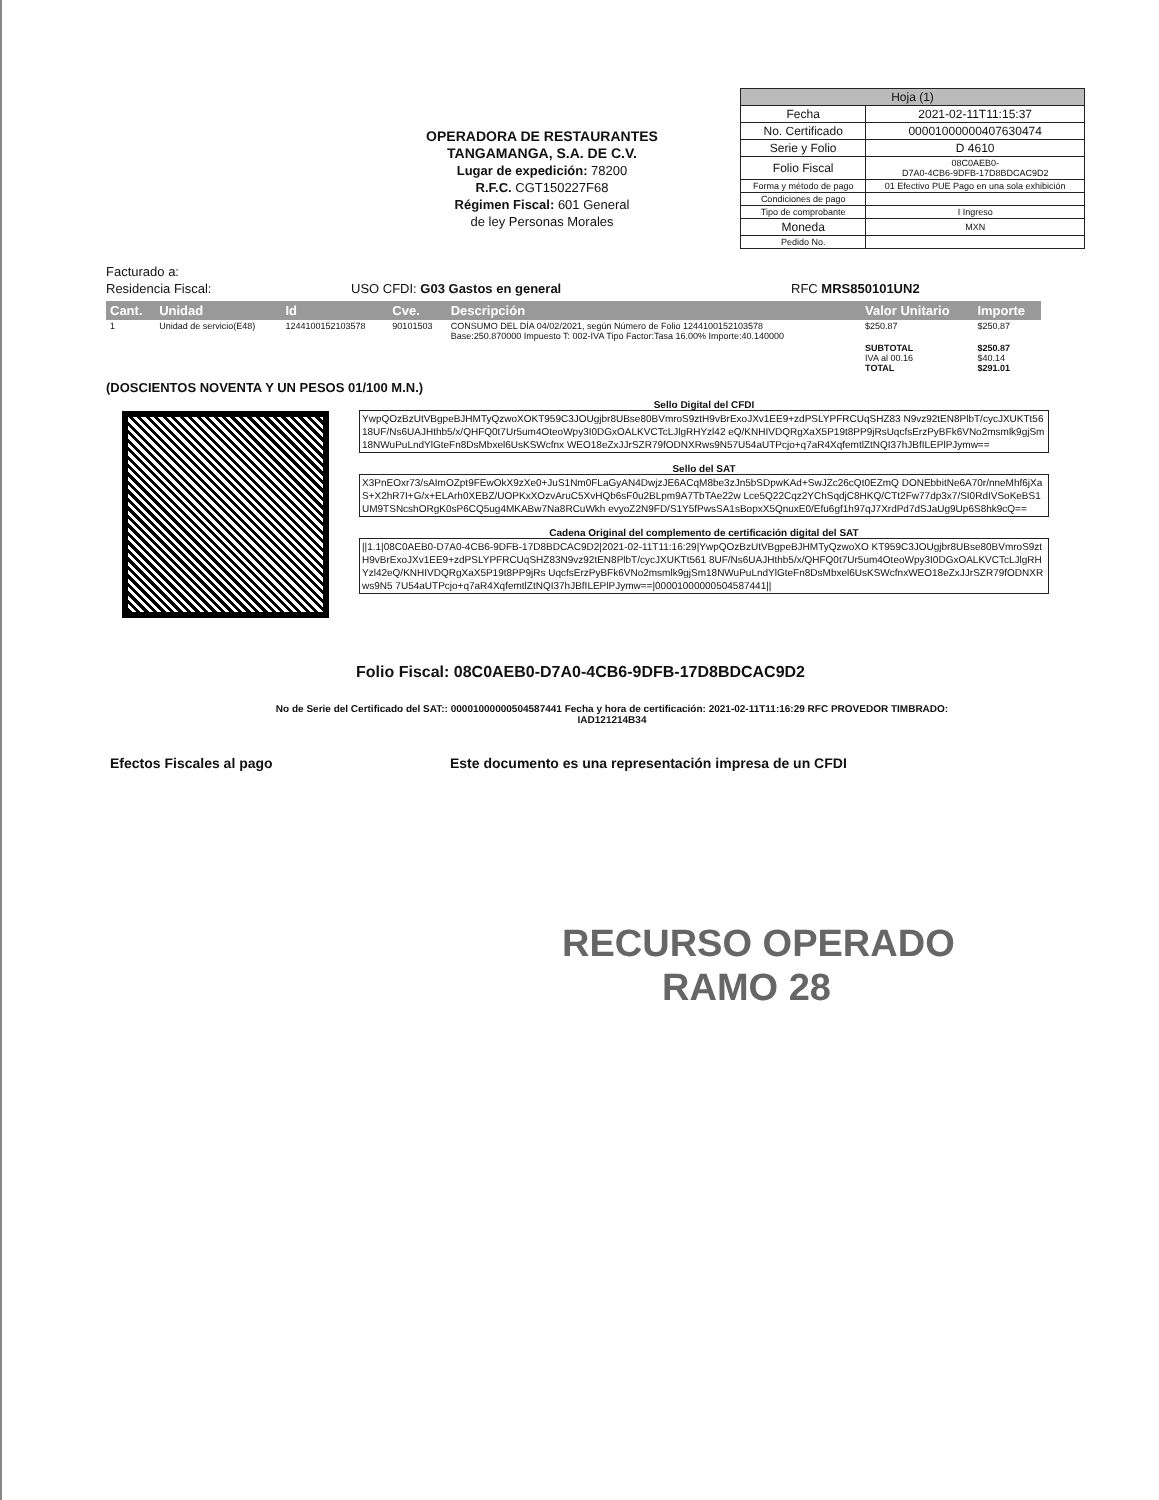OPERADORA DE RESTAURANTES
TANGAMANGA, S.A. DE C.V.
Lugar de expedición: 78200
R.F.C. CGT150227F68
Régimen Fiscal: 601 General
de ley Personas Morales
| Hoja (1) | |
| Fecha | 2021-02-11T11:15:37 |
| No. Certificado | 00001000000407630474 |
| Serie y Folio | D 4610 |
| Folio Fiscal | 08C0AEB0- D7A0-4CB6-9DFB-17D8BDCAC9D2 |
| Forma y método de pago | 01 Efectivo PUE Pago en una sola exhibición |
| Condiciones de pago | |
| Tipo de comprobante | I Ingreso |
| Moneda | MXN |
| Pedido No. | |
Facturado a:
Residencia Fiscal: USO CFDI: G03 Gastos en general RFC MRS850101UN2
| Cant. | Unidad | Id | Cve. | Descripción | Valor Unitario | Importe |
| --- | --- | --- | --- | --- | --- | --- |
| 1 | Unidad de servicio(E48) | 1244100152103578 | 90101503 | CONSUMO DEL DÍA 04/02/2021, según Número de Folio 1244100152103578 Base:250.870000 Impuesto T: 002-IVA Tipo Factor:Tasa 16.00% Importe:40.140000 | $250.87 | $250.87 |
| | | | | | SUBTOTAL IVA al 00.16 TOTAL | $250.87 $40.14 $291.01 |
(DOSCIENTOS NOVENTA Y UN PESOS 01/100 M.N.)
Sello Digital del CFDI
YwpQOzBzUtVBgpeBJHMTyQzwoXOKT959C3JOUgjbr8UBse80BVmroS9ztH9vBrExoJXv1EE9+zdPSLYPFRCUqSHZ83 N9vz92tEN8PlbT/cycJXUKTt5618UF/Ns6UAJHthb5/x/QHFQ0t7Ur5um4OteoWpy3I0DGxOALKVCTcLJlgRHYzl42 eQ/KNHIVDQRgXaX5P19t8PP9jRsUqcfsErzPyBFk6VNo2msmlk9gjSm18NWuPuLndYlGteFn8DsMbxel6UsKSWcfnx WEO18eZxJJrSZR79fODNXRws9N57U54aUTPcjo+q7aR4XqfemtlZtNQI37hJBfILEPlPJymw==
Sello del SAT
X3PnEOxr73/sAImOZpt9FEwOkX9zXe0+JuS1Nm0FLaGyAN4DwjzJE6ACqM8be3zJn5bSDpwKAd+SwJZc26cQt0EZmQ DONEbbitNe6A70r/nneMhf6jXaS+X2hR7I+G/x+ELArh0XEBZ/UOPKxXOzvAruC5XvHQb6sF0u2BLpm9A7TbTAe22w Lce5Q22Cqz2YChSqdjC8HKQ/CTt2Fw77dp3x7/SI0RdIVSoKeBS1UM9TSNcshORgK0sP6CQ5ug4MKABw7Na8RCuWkh evyoZ2N9FD/S1Y5fPwsSA1sBopxX5QnuxE0/Efu6gf1h97qJ7XrdPd7dSJaUg9Up6S8hk9cQ==
Cadena Original del complemento de certificación digital del SAT
||1.1|08C0AEB0-D7A0-4CB6-9DFB-17D8BDCAC9D2|2021-02-11T11:16:29|YwpQOzBzUtVBgpeBJHMTyQzwoXO KT959C3JOUgjbr8UBse80BVmroS9ztH9vBrExoJXv1EE9+zdPSLYPFRCUqSHZ83N9vz92tEN8PlbT/cycJXUKTt561 8UF/Ns6UAJHthb5/x/QHFQ0t7Ur5um4OteoWpy3I0DGxOALKVCTcLJlgRHYzl42eQ/KNHIVDQRgXaX5P19t8PP9jRs UqcfsErzPyBFk6VNo2msmlk9gjSm18NWuPuLndYlGteFn8DsMbxel6UsKSWcfnxWEO18eZxJJrSZR79fODNXRws9N5 7U54aUTPcjo+q7aR4XqfemtlZtNQI37hJBfILEPlPJymw==|00001000000504587441||
Folio Fiscal: 08C0AEB0-D7A0-4CB6-9DFB-17D8BDCAC9D2
No de Serie del Certificado del SAT:: 00001000000504587441 Fecha y hora de certificación: 2021-02-11T11:16:29 RFC PROVEDOR TIMBRADO: IAD121214B34
Efectos Fiscales al pago Este documento es una representación impresa de un CFDI
RECURSO OPERADO
RAMO 28